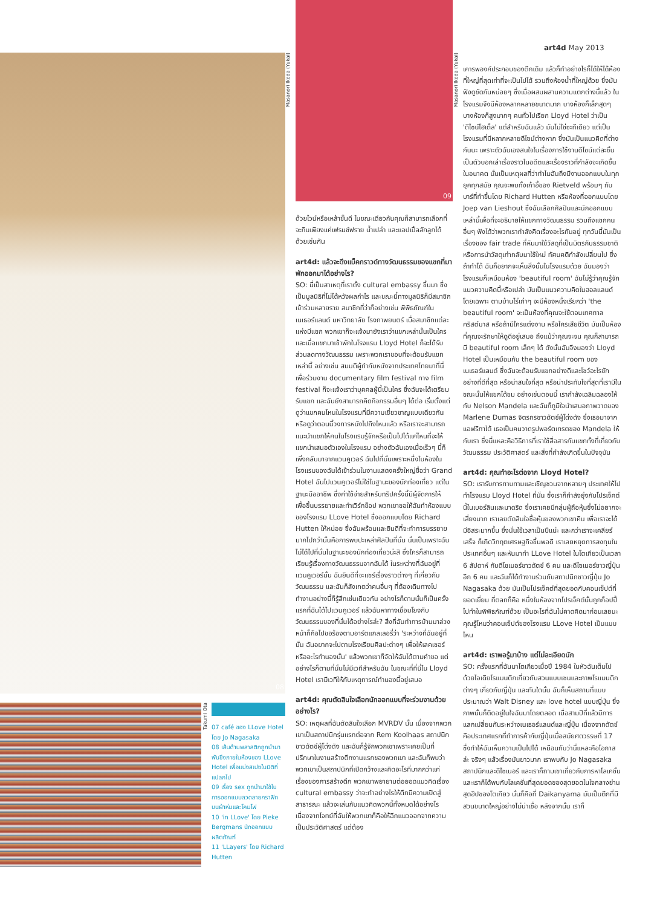08
Masanori Ikeda (Yukai)
09
Masanori Ikeda (Yukai)
Takumi Ota
07 café ของ LLove Hotel โดย Jo Nagasaka
08 เส้นด้านพลาสติกถูกนำมาพันขึงภายในห้องของ LLove Hotel เพื่อแบ่งสเปซในมิติที่แปลกไป
09 เรื่อง sex ถูกนำมาใช้ในการออกแบบลวดลายกราฟิกบนผ้าห่มและโคมไฟ
10 'in LLove' โดย Pieke Bergmans นักออกแบบผลิตภัณฑ์
11 'LLayers' โดย Richard Hutten
ด้วยไวน์หรือเหล้าชั้นดี ในขณะเดียวกันคุณก็สามารถเลือกที่จะกินเพียงแค่เฟรนช์ฟราย น้ำเปล่า และแอปเปิ้ลสักลูกได้ด้วยเช่นกัน
art4d: แล้วจะดึงแบ็คกราวด์ทางวัฒนธรรมของแขกที่มาพักออกมาได้อย่างไร?
SO: นี่เป็นสาเหตุที่เราตั้ง cultural embassy ขึ้นมา ซึ่งเป็นมูลนิธิที่ไม่ได้หวังผลกำไร และขณะนี้ทางมูลนิธิก็มีสมาชิกเข้าร่วมหลายราย สมาชิกที่ว่าก็อย่างเช่น พิพิธภัณฑ์ในเนเธอร์แลนด์ มหาวิทยาลัย โรงภาพยนตร์ เมื่อสมาชิกแต่ละแห่งมีแขก พวกเขาก็จะแจ้งมายังเราว่าแขกเหล่านั้นเป็นใครและเมื่อแขกมาเข้าพักในโรงแรม Lloyd Hotel ก็จะได้รับส่วนลดทางวัฒนธรรม เพราะพวกเราชอบที่จะต้อนรับแขกเหล่านี้ อย่างเช่น สมมติผู้กำกับหนังจากประเทศไทยมาที่นี่เพื่อร่วมงาน documentary film festival ทาง film festival ก็จะแจ้งเราว่าบุคคลผู้นี้เป็นใคร ซึ่งฉันจะได้เตรียมรับแขก และฉันยังสามารถคิดกิจกรรมอื่นๆ ได้ต่อ เริ่มตั้งแต่ดูว่าแขกคนไหนในโรงแรมที่มีความเชี่ยวชาญแบบเดียวกัน หรือดูว่าตอนนี้วงการหนังไปถึงไหนแล้ว หรือเราจะสามารถแนะนำแขกให้คนในโรงแรมรู้จักหรือเป็นไปได้แค่ไหนที่จะให้แขกนำเสนอตัวเองในโรงแรม อย่างตัวฉันเองเมื่อเร็วๆ นี้ก็เพิ่งกลับมาจากแวนคูเวอร์ ฉันไปที่นั่นเพราะหนึ่งในห้องในโรงแรมของฉันได้เข้าร่วมในงานแสดงครั้งใหญ่ชื่อว่า Grand Hotel ฉันไปแวนคูเวอร์ไม่ใช่ในฐานะของนักท่องเที่ยว แต่ในฐานะมืออาชีพ ซึ่งค่าใช้จ่ายสำหรับทริปครั้งนี้มีผู้จัดการให้ เพื่อขึ้นบรรยายและทำเวิร์กช็อป พวกเขาขอให้ฉันทำห้องแบบของโรงแรม LLove Hotel ซึ่งออกแบบโดย Richard Hutten ให้หน่อย ซึ่งฉันพร้อมและยินดีที่จะทำการบรรยาย มากไปกว่านั้นคือการพบปะเหล่าศิลปินที่นั่น นั่นเป็นเพราะฉันไม่ได้ไปที่นั่นในฐานะของนักท่องเที่ยวน่ะสิ ซึ่งใครก็สามารถเรียนรู้เรื่องทางวัฒนธรรมจากฉันได้ ในระหว่างที่ฉันอยู่ที่แวนคูเวอร์นั้น ฉันยินดีที่จะแชร์เรื่องราวต่างๆ ที่เกี่ยวกับวัฒนธรรม และฉันก็สังเกตว่าคนอื่นๆ ที่ต้องเดินทางไปทำงานอย่างนี้ก็รู้สึกเช่นเดียวกัน อย่างไรก็ตามนั่นก็เป็นครั้งแรกที่ฉันได้ไปแวนคูเวอร์ แล้วฉันหาทางเชื่อมโยงกับวัฒนธรรมของที่นั่นได้อย่างไรล่ะ? สิ่งที่ฉันทำการบ้านมาล่วงหน้าก็คือไปขอร้องตามอาร์ตแกลเลอรี่ว่า 'ระหว่างที่ฉันอยู่ที่นั่น ฉันอยากจะไปตามโรงเรียนศิลปะต่างๆ เพื่อให้เลคเชอร์หรืออะไรทำนองนั้น' แล้วพวกเขาก็จัดให้ฉันได้ตามคำขอ แต่อย่างไรก็ตามที่นั่นไม่มีเวทีสำหรับฉัน ในขณะที่ที่นี่ใน Lloyd Hotel เรามีเวทีให้กับเหตุการณ์ทำนองนี้อยู่เสมอ
art4d: คุณตัดสินใจเลือกนักออกแบบที่จะร่วมงานด้วยอย่างไร?
SO: เหตุผลที่ฉันตัดสินใจเลือก MVRDV นั้น เนื่องจากพวกเขาเป็นสถาปนิกรุ่นแรกต่อจาก Rem Koolhaas สถาปนิกชาวดัตช์ผู้โด่งดัง และฉันก็รู้จักพวกเขาเพราะเคยเป็นที่ปรึกษาในงานสร้างตึกงานแรกของพวกเขา และฉันก็พบว่าพวกเขาเป็นสถาปนิกที่เปิดกว้างและคิดอะไรที่มากกว่าแค่เรื่องของการสร้างตึก พวกเขาพยายามต่อยอดแนวคิดเรื่อง cultural embassy ว่าจะทำอย่างไรให้ตึกมีความเปิดสู่สาธารณะ แล้วจะเล่นกับแนวคิดพวกนี้ทั้งหมดได้อย่างไร เนื่องจากโจทย์ที่ฉันให้พวกเขาก็คือให้ฉีกแนวออกจากความเป็นประวัติศาสตร์ แต่ต้อง
art4d May 2013
เคารพองค์ประกอบของตึกเดิม แล้วก็ทำอย่างไรก็ได้ให้ได้ห้องที่ใหญ่ที่สุดเท่าที่จะเป็นไปได้ รวมถึงห้องน้ำที่ใหญ่ด้วย ซึ่งมันฟังดูขัดกันหน่อยๆ ซึ่งเมื่อผสมผสานความแตกต่างนี้แล้ว ในโรงแรมจึงมีห้องหลากหลายขนาดมาก บางห้องก็เล็กสุดๆ บางห้องก็สูงมากๆ คนทั่วไปเรียก Lloyd Hotel ว่าเป็น 'ดีไซน์โฮเต็ล' แต่สำหรับฉันแล้ว มันไม่ใช่ซะทีเดียว แต่เป็นโรงแรมที่มีหลากหลายดีไซน์ต่างหาก ซึ่งมันเป็นแนวคิดที่ต่างกันนะ เพราะตัวฉันเองสนใจในเรื่องการใช้งานดีไซน์แต่ละชิ้นเป็นตัวบอกเล่าเรื่องราวในอดีตและเรื่องราวที่กำลังจะเกิดขึ้นในอนาคต นั่นเป็นเหตุผลที่ว่าทำไมฉันถึงมีงานออกแบบในทุกยุคทุกสมัย คุณจะพบทั้งเก้าอี้ของ Rietveld พร้อมๆ กับบาร์ที่ทำขึ้นโดย Richard Hutten หรือห้องที่ออกแบบโดย Joep van Lieshout ซึ่งฉันเลือกศิลปินและนักออกแบบเหล่านี้เพื่อที่จะอธิบายให้แขกทางวัฒนธรรม รวมถึงแขกคนอื่นๆ ฟังได้ว่าพวกเรากำลังคิดเรื่องอะไรกันอยู่ ทุกวันนี้มันเป็นเรื่องของ fair trade ที่หันมาใช้วัสดุที่เป็นมิตรกับธรรมชาติ หรือการนำวัสดุเก่ากลับมาใช้ใหม่ ทัศนคติกำลังเปลี่ยนไป ซึ่งถ้าทำได้ ฉันก็อยากจะเห็นสิ่งนั้นในโรงแรมด้วย ฉันมองว่าโรงแรมก็เหมือนห้อง 'beautiful room' ฉันไม่รู้ว่าคุณรู้จักแนวความคิดนี้หรือเปล่า มันเป็นแนวความคิดในฮอลแลนด์โดยเฉพาะ ตามบ้านไร่เก่าๆ จะมีห้องหนึ่งเรียกว่า 'the beautiful room' จะเป็นห้องที่คุณจะใช้ตอนเทศกาลคริสต์มาส หรือถ้ามีใครแต่งงาน หรือใครเสียชีวิต มันเป็นห้องที่คุณจะรักษาให้ดูดีอยู่เสมอ ถึงแม้ว่าคุณจะจน คุณก็สามารถมี beautiful room เล็กๆ ได้ ดังนั้นฉันจึงมองว่า Lloyd Hotel เป็นเหมือนกับ the beautiful room ของเนเธอร์แลนด์ ซึ่งฉันจะต้อนรับแขกอย่างดีและโชว์อะไรซักอย่างที่ดีที่สุด หรือน่าสนใจที่สุด หรือน่าประทับใจที่สุดที่เรามีในขณะนั้นให้แขกได้ชม อย่างเช่นตอนนี้ เรากำลังเฉลิมฉลองให้กับ Nelson Mandela และฉันก็ภูมิใจนำเสนอภาพวาดของ Marlene Dumas จิตรกรชาวดัตช์ผู้โด่งดัง ซึ่งเธอมาจากแอฟริกาใต้ เธอเป็นคนวาดรูปพอร์ตเทรตของ Mandela ให้กับเรา ซึ่งนี่แหละคือวิธีการที่เราใช้สื่อสารกับแขกทั้งที่เกี่ยวกับวัฒนธรรม ประวัติศาสตร์ และสิ่งที่กำลังเกิดขึ้นในปัจจุบัน
art4d: คุณทำอะไรต่อจาก Lloyd Hotel?
SO: เรารับการทาบทามและเชิญชวนจากหลายๆ ประเทศให้ไปทำโรงแรม Lloyd Hotel ที่นั่น ซึ่งเราก็กำลังยุ่งกับโปรเจ็คต์นี้ในเบอร์ลินและมาดริด ซึ่งเราเคยมีกลุ่มผู้ถือหุ้นซึ่งไม่อยากจะเสี่ยงมาก เราเลยตัดสินใจซื้อหุ้นของพวกเขาคืน เพื่อเราจะได้มีอิสระมากขึ้น ซึ่งนั่นใช้เวลาเป็นปีแน่ะ และกว่าเราจะเคลียร์เสร็จ ก็เกิดวิกฤตเศรษฐกิจขึ้นพอดี เราเลยหยุดการลงทุนในประเทศอื่นๆ และหันมาทำ LLove Hotel ในโตเกียวเป็นเวลา 6 สัปดาห์ กับดีไซเนอร์ชาวดัตช์ 6 คน และดีไซเนอร์ชาวญี่ปุ่นอีก 6 คน และฉันก็ได้ทำงานร่วมกับสถาปนิกชาวญี่ปุ่น Jo Nagasaka ด้วย มันเป็นโปรเจ็คต์ที่สุดยอดกับคอนเซ็ปต์ที่ยอดเยี่ยม ที่ตลกก็คือ หนึ่งในห้องจากโปรเจ็คต์นั้นถูกก็อปปี้ไปทำในพิพิธภัณฑ์ด้วย เป็นอะไรที่ฉันไม่คาดคิดมาก่อนเลยนะ คุณรู้ไหมว่าคอนเซ็ปต์ของโรงแรม LLove Hotel เป็นแบบไหน
art4d: เราพอรู้มาบ้าง แต่ไม่ละเอียดนัก
SO: ครั้งแรกที่ฉันมาโตเกียวเมื่อปี 1984 ในหัวฉันเต็มไปด้วยไอเดียโรแมนติกเกี่ยวกับสวนแบบเซนและภาพโรแมนติกต่างๆ เกี่ยวกับญี่ปุ่น และทันใดนั้น ฉันก็เห็นสถานที่แบบประมาณว่า Walt Disney และ love hotel แบบญี่ปุ่น ซึ่งภาพนั้นก็ติดอยู่ในใจฉันมาโดยตลอด เมื่อสามปีที่แล้วมีการแลกเปลี่ยนกันระหว่างเนเธอร์แลนด์และญี่ปุ่น เนื่องจากดัตช์คือประเทศแรกที่ทำการค้ากับญี่ปุ่นเมื่อสมัยศตวรรษที่ 17 ซึ่งทำให้ฉันเห็นความเป็นไปได้ เหมือนกับว่านี่แหละคือโอกาสล่ะ จริงๆ แล้วเรื่องมันยาวมาก เราพบกับ Jo Nagasaka สถาปนิกและดีไซเนอร์ และเราก็ถามเขาเกี่ยวกับการหาโลเคชั่น และเราก็ได้พบกับโลเคชั่นที่สุดยอดของสุดยอดในใจกลางย่านสุดฮิปของโตเกียว นั่นก็คือที่ Daikanyama มันเป็นตึกที่มีสวนขนาดใหญ่อย่างไม่น่าเชื่อ หลังจากนั้น เราก็